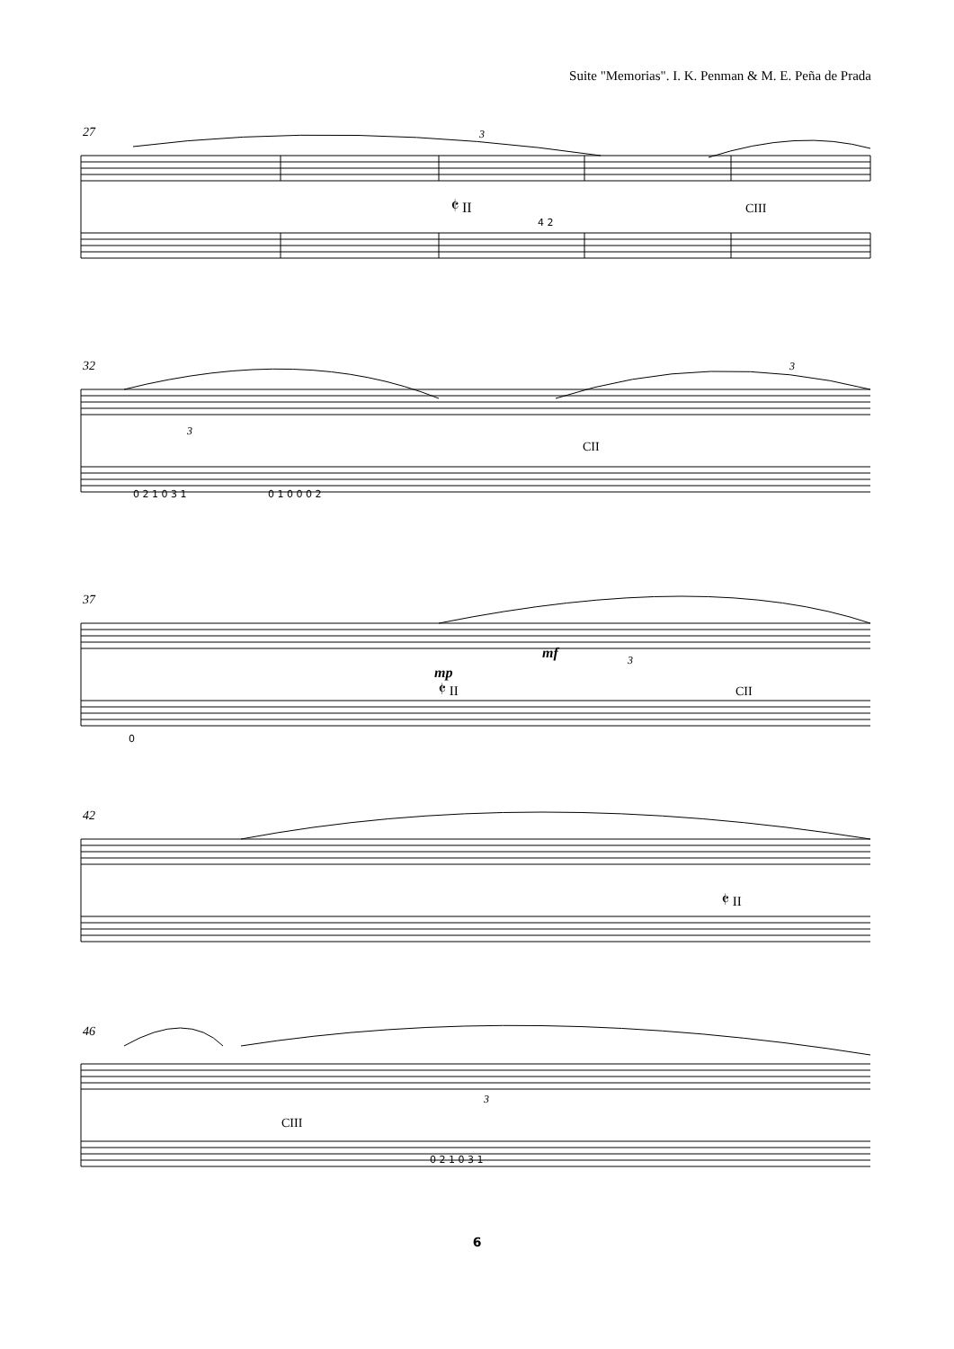Suite "Memorias". I. K. Penman & M. E. Peña de Prada
27
3
𝄵 II
CIII
4 2
32
3
3
CII
0 2 1 0 3 1
0 1 0 0 0 2
37
3
mp
mf
𝄵 II
CII
0
42
𝄵 II
46
3
CIII
0 2 1 0 3 1
6